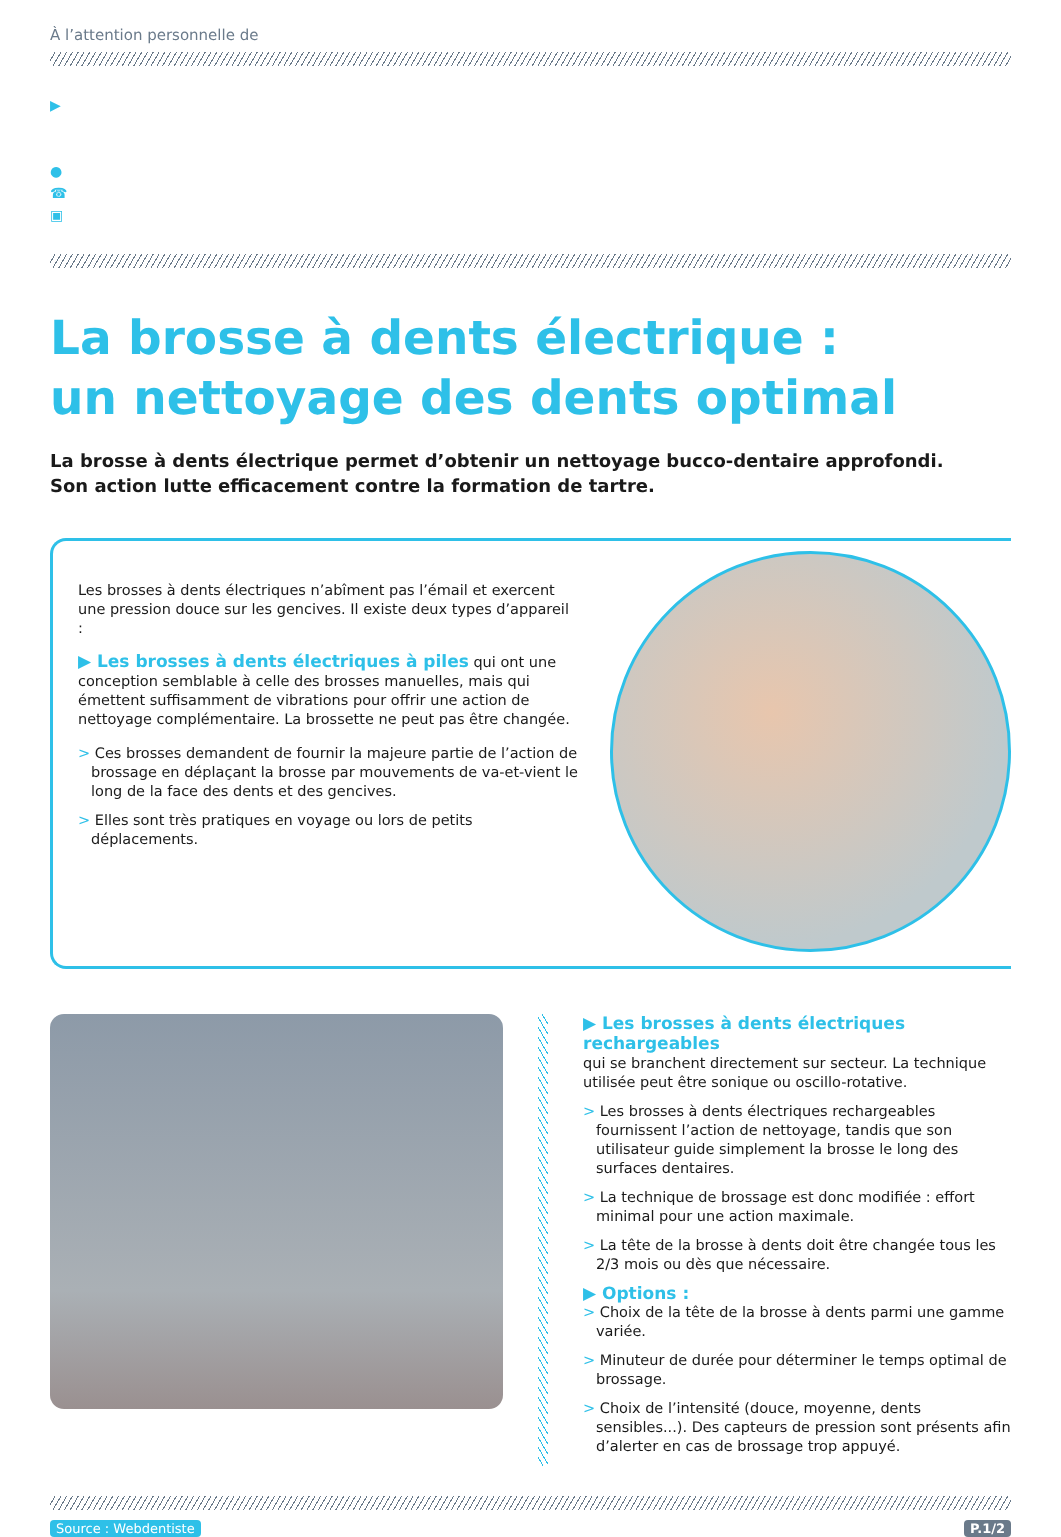À l’attention personnelle de
▶
●
☎
▣
La brosse à dents électrique :
un nettoyage des dents optimal
La brosse à dents électrique permet d’obtenir un nettoyage bucco-dentaire approfondi.
Son action lutte efficacement contre la formation de tartre.
Les brosses à dents électriques n’abîment pas l’émail et exercent une pression douce sur les gencives. Il existe deux types d’appareil :
▶ Les brosses à dents électriques à piles qui ont une conception semblable à celle des brosses manuelles, mais qui émettent suffisamment de vibrations pour offrir une action de nettoyage complémentaire. La brossette ne peut pas être changée.
> Ces brosses demandent de fournir la majeure partie de l’action de brossage en déplaçant la brosse par mouvements de va-et-vient le long de la face des dents et des gencives.
> Elles sont très pratiques en voyage ou lors de petits déplacements.
▶ Les brosses à dents électriques rechargeables
qui se branchent directement sur secteur. La technique utilisée peut être sonique ou oscillo-rotative.
> Les brosses à dents électriques rechargeables fournissent l’action de nettoyage, tandis que son utilisateur guide simplement la brosse le long des surfaces dentaires.
> La technique de brossage est donc modifiée : effort minimal pour une action maximale.
> La tête de la brosse à dents doit être changée tous les 2/3 mois ou dès que nécessaire.
▶ Options :
> Choix de la tête de la brosse à dents parmi une gamme variée.
> Minuteur de durée pour déterminer le temps optimal de brossage.
> Choix de l’intensité (douce, moyenne, dents sensibles...). Des capteurs de pression sont présents afin d’alerter en cas de brossage trop appuyé.
Source : Webdentiste P.1/2